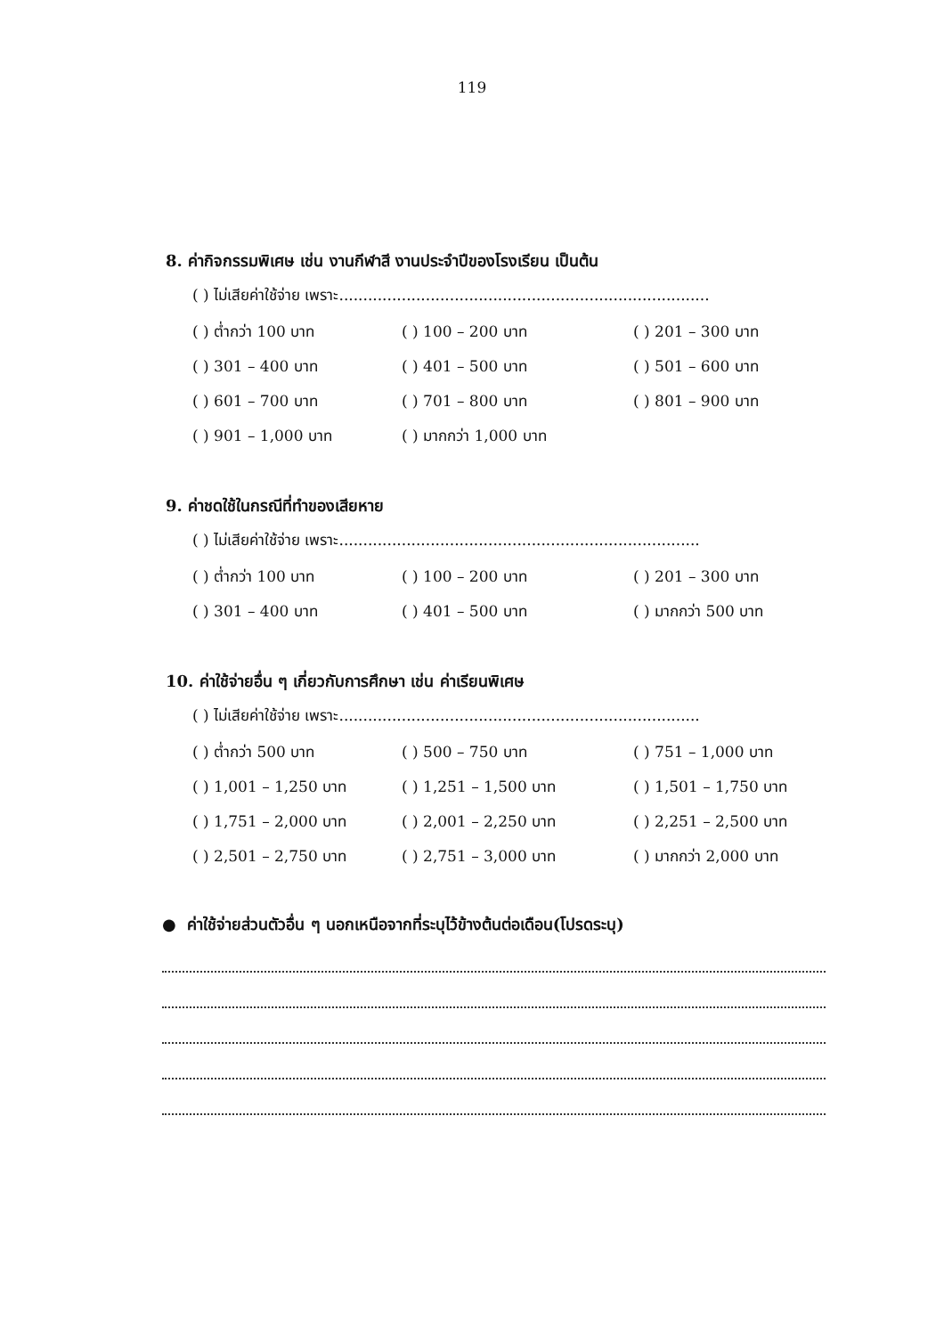119
8. ค่ากิจกรรมพิเศษ เช่น งานกีฬาสี งานประจำปีของโรงเรียน เป็นต้น
( ) ไม่เสียค่าใช้จ่าย เพราะ.............................................................................
( ) ต่ำกว่า 100 บาท ( ) 100 – 200 บาท ( ) 201 – 300 บาท
( ) 301 – 400 บาท ( ) 401 – 500 บาท ( ) 501 – 600 บาท
( ) 601 – 700 บาท ( ) 701 – 800 บาท ( ) 801 – 900 บาท
( ) 901 – 1,000 บาท ( ) มากกว่า 1,000 บาท
9. ค่าชดใช้ในกรณีที่ทำของเสียหาย
( ) ไม่เสียค่าใช้จ่าย เพราะ...........................................................................
( ) ต่ำกว่า 100 บาท ( ) 100 – 200 บาท ( ) 201 – 300 บาท
( ) 301 – 400 บาท ( ) 401 – 500 บาท ( ) มากกว่า 500 บาท
10. ค่าใช้จ่ายอื่น ๆ เกี่ยวกับการศึกษา เช่น ค่าเรียนพิเศษ
( ) ไม่เสียค่าใช้จ่าย เพราะ...........................................................................
( ) ต่ำกว่า 500 บาท ( ) 500 – 750 บาท ( ) 751 – 1,000 บาท
( ) 1,001 – 1,250 บาท ( ) 1,251 – 1,500 บาท ( ) 1,501 – 1,750 บาท
( ) 1,751 – 2,000 บาท ( ) 2,001 – 2,250 บาท ( ) 2,251 – 2,500 บาท
( ) 2,501 – 2,750 บาท ( ) 2,751 – 3,000 บาท ( ) มากกว่า 2,000 บาท
● ค่าใช้จ่ายส่วนตัวอื่น ๆ นอกเหนือจากที่ระบุไว้ข้างต้นต่อเดือน(โปรดระบุ)